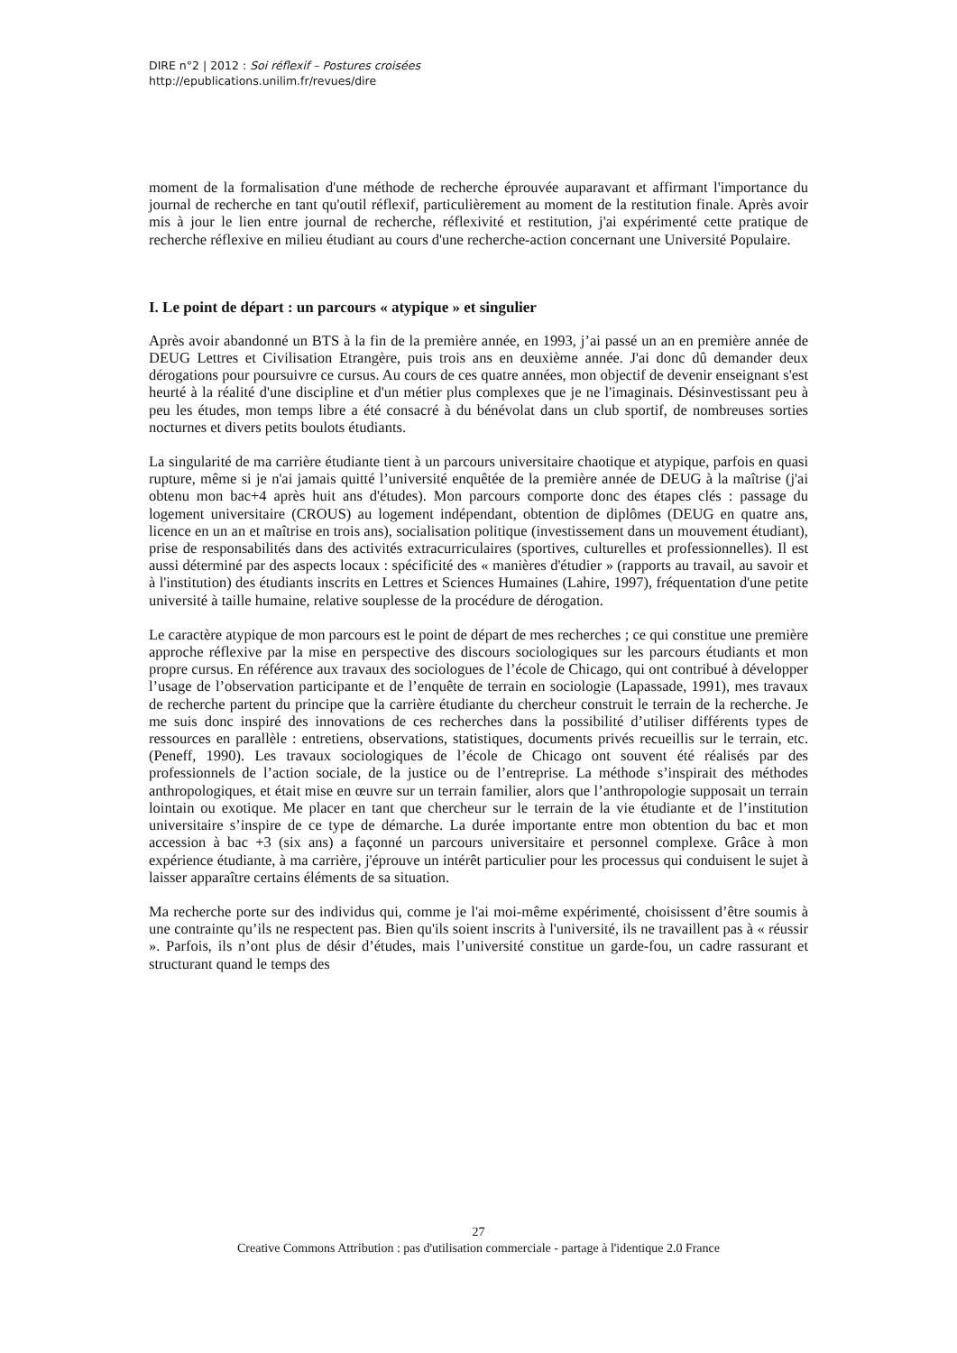DIRE n°2 | 2012 : Soi réflexif – Postures croisées
http://epublications.unilim.fr/revues/dire
moment de la formalisation d'une méthode de recherche éprouvée auparavant et affirmant l'importance du journal de recherche en tant qu'outil réflexif, particulièrement au moment de la restitution finale. Après avoir mis à jour le lien entre journal de recherche, réflexivité et restitution, j'ai expérimenté cette pratique de recherche réflexive en milieu étudiant au cours d'une recherche-action concernant une Université Populaire.
I. Le point de départ : un parcours « atypique » et singulier
Après avoir abandonné un BTS à la fin de la première année, en 1993, j’ai passé un an en première année de DEUG Lettres et Civilisation Etrangère, puis trois ans en deuxième année. J'ai donc dû demander deux dérogations pour poursuivre ce cursus. Au cours de ces quatre années, mon objectif de devenir enseignant s'est heurté à la réalité d'une discipline et d'un métier plus complexes que je ne l'imaginais. Désinvestissant peu à peu les études, mon temps libre a été consacré à du bénévolat dans un club sportif, de nombreuses sorties nocturnes et divers petits boulots étudiants.
La singularité de ma carrière étudiante tient à un parcours universitaire chaotique et atypique, parfois en quasi rupture, même si je n'ai jamais quitté l’université enquêtée de la première année de DEUG à la maîtrise (j'ai obtenu mon bac+4 après huit ans d'études). Mon parcours comporte donc des étapes clés : passage du logement universitaire (CROUS) au logement indépendant, obtention de diplômes (DEUG en quatre ans, licence en un an et maîtrise en trois ans), socialisation politique (investissement dans un mouvement étudiant), prise de responsabilités dans des activités extracurriculaires (sportives, culturelles et professionnelles). Il est aussi déterminé par des aspects locaux : spécificité des « manières d'étudier » (rapports au travail, au savoir et à l'institution) des étudiants inscrits en Lettres et Sciences Humaines (Lahire, 1997), fréquentation d'une petite université à taille humaine, relative souplesse de la procédure de dérogation.
Le caractère atypique de mon parcours est le point de départ de mes recherches ; ce qui constitue une première approche réflexive par la mise en perspective des discours sociologiques sur les parcours étudiants et mon propre cursus. En référence aux travaux des sociologues de l’école de Chicago, qui ont contribué à développer l’usage de l’observation participante et de l’enquête de terrain en sociologie (Lapassade, 1991), mes travaux de recherche partent du principe que la carrière étudiante du chercheur construit le terrain de la recherche. Je me suis donc inspiré des innovations de ces recherches dans la possibilité d’utiliser différents types de ressources en parallèle : entretiens, observations, statistiques, documents privés recueillis sur le terrain, etc. (Peneff, 1990). Les travaux sociologiques de l’école de Chicago ont souvent été réalisés par des professionnels de l’action sociale, de la justice ou de l’entreprise. La méthode s’inspirait des méthodes anthropologiques, et était mise en œuvre sur un terrain familier, alors que l’anthropologie supposait un terrain lointain ou exotique. Me placer en tant que chercheur sur le terrain de la vie étudiante et de l’institution universitaire s’inspire de ce type de démarche. La durée importante entre mon obtention du bac et mon accession à bac +3 (six ans) a façonné un parcours universitaire et personnel complexe. Grâce à mon expérience étudiante, à ma carrière, j'éprouve un intérêt particulier pour les processus qui conduisent le sujet à laisser apparaître certains éléments de sa situation.
Ma recherche porte sur des individus qui, comme je l'ai moi-même expérimenté, choisissent d’être soumis à une contrainte qu’ils ne respectent pas. Bien qu'ils soient inscrits à l'université, ils ne travaillent pas à « réussir ». Parfois, ils n’ont plus de désir d’études, mais l’université constitue un garde-fou, un cadre rassurant et structurant quand le temps des
27
Creative Commons Attribution : pas d'utilisation commerciale - partage à l'identique 2.0 France